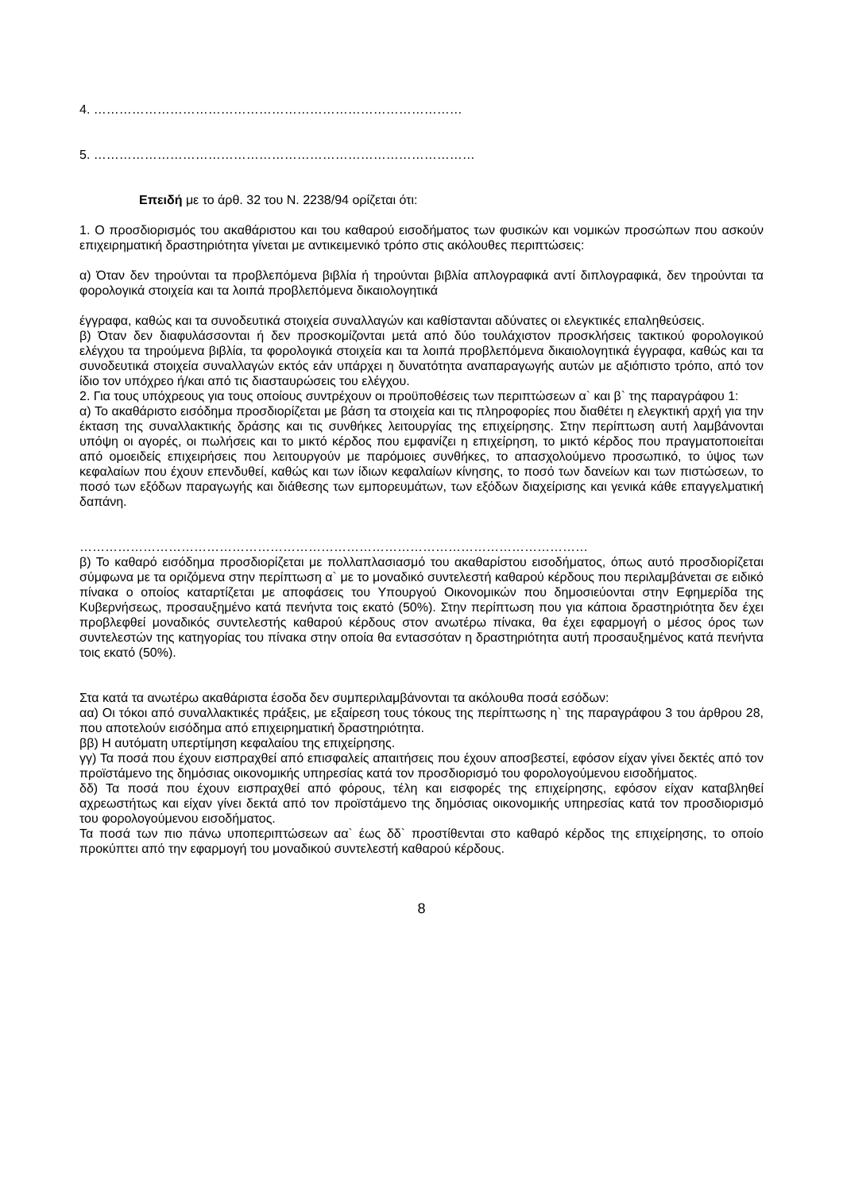4. ……………………………………………………………………………
5. ………………………………………………………………………………
Επειδή με το άρθ. 32 του Ν. 2238/94 ορίζεται ότι:
1. Ο προσδιορισμός του ακαθάριστου και του καθαρού εισοδήματος των φυσικών και νομικών προσώπων που ασκούν επιχειρηματική δραστηριότητα γίνεται με αντικειμενικό τρόπο στις ακόλουθες περιπτώσεις:
α) Όταν δεν τηρούνται τα προβλεπόμενα βιβλία ή τηρούνται βιβλία απλογραφικά αντί διπλογραφικά, δεν τηρούνται τα φορολογικά στοιχεία και τα λοιπά προβλεπόμενα δικαιολογητικά
έγγραφα, καθώς και τα συνοδευτικά στοιχεία συναλλαγών και καθίστανται αδύνατες οι ελεγκτικές επαληθεύσεις.
β) Όταν δεν διαφυλάσσονται ή δεν προσκομίζονται μετά από δύο τουλάχιστον προσκλήσεις τακτικού φορολογικού ελέγχου τα τηρούμενα βιβλία, τα φορολογικά στοιχεία και τα λοιπά προβλεπόμενα δικαιολογητικά έγγραφα, καθώς και τα συνοδευτικά στοιχεία συναλλαγών εκτός εάν υπάρχει η δυνατότητα αναπαραγωγής αυτών με αξιόπιστο τρόπο, από τον ίδιο τον υπόχρεο ή/και από τις διασταυρώσεις του ελέγχου.
2. Για τους υπόχρεους για τους οποίους συντρέχουν οι προϋποθέσεις των περιπτώσεων α` και β` της παραγράφου 1:
α) Το ακαθάριστο εισόδημα προσδιορίζεται με βάση τα στοιχεία και τις πληροφορίες που διαθέτει η ελεγκτική αρχή για την έκταση της συναλλακτικής δράσης και τις συνθήκες λειτουργίας της επιχείρησης. Στην περίπτωση αυτή λαμβάνονται υπόψη οι αγορές, οι πωλήσεις και το μικτό κέρδος που εμφανίζει η επιχείρηση, το μικτό κέρδος που πραγματοποιείται από ομοειδείς επιχειρήσεις που λειτουργούν με παρόμοιες συνθήκες, το απασχολούμενο προσωπικό, το ύψος των κεφαλαίων που έχουν επενδυθεί, καθώς και των ίδιων κεφαλαίων κίνησης, το ποσό των δανείων και των πιστώσεων, το ποσό των εξόδων παραγωγής και διάθεσης των εμπορευμάτων, των εξόδων διαχείρισης και γενικά κάθε επαγγελματική δαπάνη.
…………………………………………………………………………………………………………
β) Το καθαρό εισόδημα προσδιορίζεται με πολλαπλασιασμό του ακαθαρίστου εισοδήματος, όπως αυτό προσδιορίζεται σύμφωνα με τα οριζόμενα στην περίπτωση α` με το μοναδικό συντελεστή καθαρού κέρδους που περιλαμβάνεται σε ειδικό πίνακα ο οποίος καταρτίζεται με αποφάσεις του Υπουργού Οικονομικών που δημοσιεύονται στην Εφημερίδα της Κυβερνήσεως, προσαυξημένο κατά πενήντα τοις εκατό (50%). Στην περίπτωση που για κάποια δραστηριότητα δεν έχει προβλεφθεί μοναδικός συντελεστής καθαρού κέρδους στον ανωτέρω πίνακα, θα έχει εφαρμογή ο μέσος όρος των συντελεστών της κατηγορίας του πίνακα στην οποία θα εντασσόταν η δραστηριότητα αυτή προσαυξημένος κατά πενήντα τοις εκατό (50%).
Στα κατά τα ανωτέρω ακαθάριστα έσοδα δεν συμπεριλαμβάνονται τα ακόλουθα ποσά εσόδων:
αα) Οι τόκοι από συναλλακτικές πράξεις, με εξαίρεση τους τόκους της περίπτωσης η` της παραγράφου 3 του άρθρου 28, που αποτελούν εισόδημα από επιχειρηματική δραστηριότητα.
ββ) Η αυτόματη υπερτίμηση κεφαλαίου της επιχείρησης.
γγ) Τα ποσά που έχουν εισπραχθεί από επισφαλείς απαιτήσεις που έχουν αποσβεστεί, εφόσον είχαν γίνει δεκτές από τον προϊστάμενο της δημόσιας οικονομικής υπηρεσίας κατά τον προσδιορισμό του φορολογούμενου εισοδήματος.
δδ) Τα ποσά που έχουν εισπραχθεί από φόρους, τέλη και εισφορές της επιχείρησης, εφόσον είχαν καταβληθεί αχρεωστήτως και είχαν γίνει δεκτά από τον προϊστάμενο της δημόσιας οικονομικής υπηρεσίας κατά τον προσδιορισμό του φορολογούμενου εισοδήματος.
Τα ποσά των πιο πάνω υποπεριπτώσεων αα` έως δδ` προστίθενται στο καθαρό κέρδος της επιχείρησης, το οποίο προκύπτει από την εφαρμογή του μοναδικού συντελεστή καθαρού κέρδους.
8